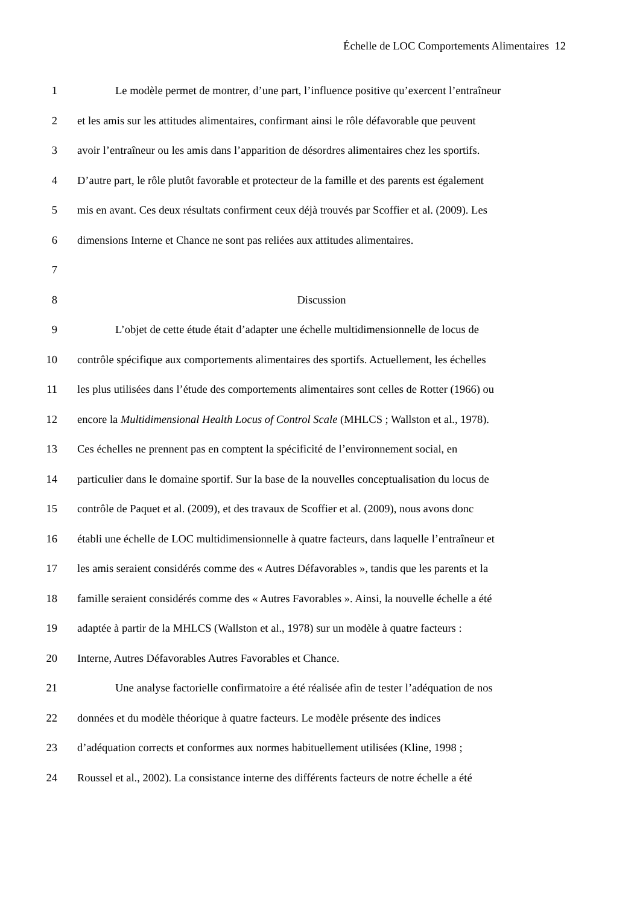Échelle de LOC Comportements Alimentaires 12
1 Le modèle permet de montrer, d’une part, l’influence positive qu’exercent l’entraîneur
2 et les amis sur les attitudes alimentaires, confirmant ainsi le rôle défavorable que peuvent
3 avoir l’entraîneur ou les amis dans l’apparition de désordres alimentaires chez les sportifs.
4 D’autre part, le rôle plutôt favorable et protecteur de la famille et des parents est également
5 mis en avant. Ces deux résultats confirment ceux déjà trouvés par Scoffier et al. (2009). Les
6 dimensions Interne et Chance ne sont pas reliées aux attitudes alimentaires.
7
8 Discussion
9 L’objet de cette étude était d’adapter une échelle multidimensionnelle de locus de
10 contrôle spécifique aux comportements alimentaires des sportifs. Actuellement, les échelles
11 les plus utilisées dans l’étude des comportements alimentaires sont celles de Rotter (1966) ou
12 encore la Multidimensional Health Locus of Control Scale (MHLCS ; Wallston et al., 1978).
13 Ces échelles ne prennent pas en comptent la spécificité de l’environnement social, en
14 particulier dans le domaine sportif. Sur la base de la nouvelles conceptualisation du locus de
15 contrôle de Paquet et al. (2009), et des travaux de Scoffier et al. (2009), nous avons donc
16 établi une échelle de LOC multidimensionnelle à quatre facteurs, dans laquelle l’entraîneur et
17 les amis seraient considérés comme des « Autres Défavorables », tandis que les parents et la
18 famille seraient considérés comme des « Autres Favorables ». Ainsi, la nouvelle échelle a été
19 adaptée à partir de la MHLCS (Wallston et al., 1978) sur un modèle à quatre facteurs :
20 Interne, Autres Défavorables Autres Favorables et Chance.
21 Une analyse factorielle confirmatoire a été réalisée afin de tester l’adéquation de nos
22 données et du modèle théorique à quatre facteurs. Le modèle présente des indices
23 d’adéquation corrects et conformes aux normes habituellement utilisées (Kline, 1998 ;
24 Roussel et al., 2002). La consistance interne des différents facteurs de notre échelle a été